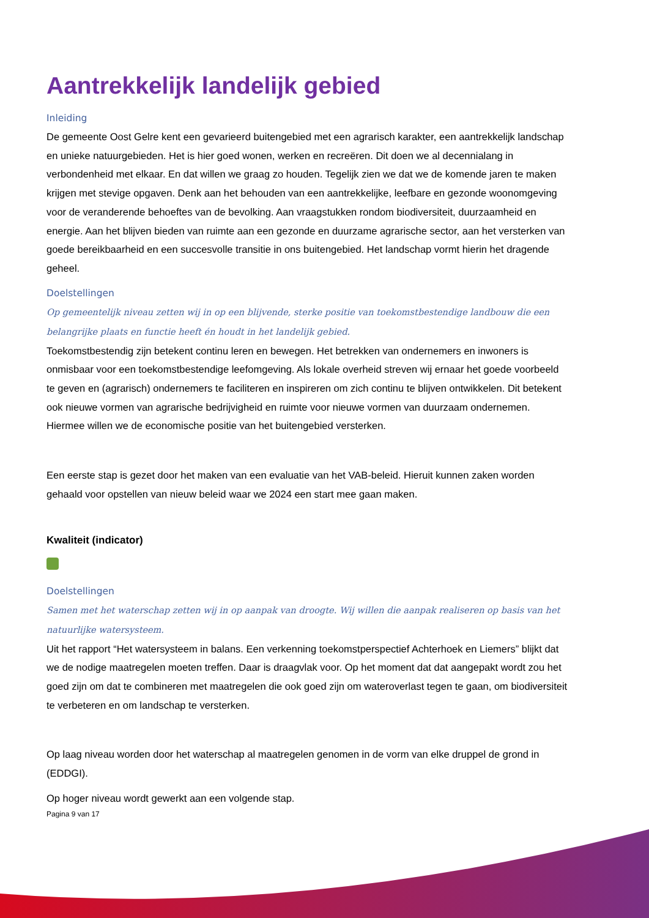Aantrekkelijk landelijk gebied
Inleiding
De gemeente Oost Gelre kent een gevarieerd buitengebied met een agrarisch karakter, een aantrekkelijk landschap en unieke natuurgebieden. Het is hier goed wonen, werken en recreëren. Dit doen we al decennialang in verbondenheid met elkaar. En dat willen we graag zo houden. Tegelijk zien we dat we de komende jaren te maken krijgen met stevige opgaven. Denk aan het behouden van een aantrekkelijke, leefbare en gezonde woonomgeving voor de veranderende behoeftes van de bevolking. Aan vraagstukken rondom biodiversiteit, duurzaamheid en energie. Aan het blijven bieden van ruimte aan een gezonde en duurzame agrarische sector, aan het versterken van goede bereikbaarheid en een succesvolle transitie in ons buitengebied. Het landschap vormt hierin het dragende geheel.
Doelstellingen
Op gemeentelijk niveau zetten wij in op een blijvende, sterke positie van toekomstbestendige landbouw die een belangrijke plaats en functie heeft én houdt in het landelijk gebied.
Toekomstbestendig zijn betekent continu leren en bewegen. Het betrekken van ondernemers en inwoners is onmisbaar voor een toekomstbestendige leefomgeving. Als lokale overheid streven wij ernaar het goede voorbeeld te geven en (agrarisch) ondernemers te faciliteren en inspireren om zich continu te blijven ontwikkelen. Dit betekent ook nieuwe vormen van agrarische bedrijvigheid en ruimte voor nieuwe vormen van duurzaam ondernemen. Hiermee willen we de economische positie van het buitengebied versterken.
Een eerste stap is gezet door het maken van een evaluatie van het VAB-beleid. Hieruit kunnen zaken worden gehaald voor opstellen van nieuw beleid waar we 2024 een start mee gaan maken.
Kwaliteit (indicator)
Doelstellingen
Samen met het waterschap zetten wij in op aanpak van droogte. Wij willen die aanpak realiseren op basis van het natuurlijke watersysteem.
Uit het rapport “Het watersysteem in balans. Een verkenning toekomstperspectief Achterhoek en Liemers” blijkt dat we de nodige maatregelen moeten treffen. Daar is draagvlak voor. Op het moment dat dat aangepakt wordt zou het goed zijn om dat te combineren met maatregelen die ook goed zijn om wateroverlast tegen te gaan, om biodiversiteit te verbeteren en om landschap te versterken.
Op laag niveau worden door het waterschap al maatregelen genomen in de vorm van elke druppel de grond in (EDDGI).
Op hoger niveau wordt gewerkt aan een volgende stap.
Pagina 9 van 17